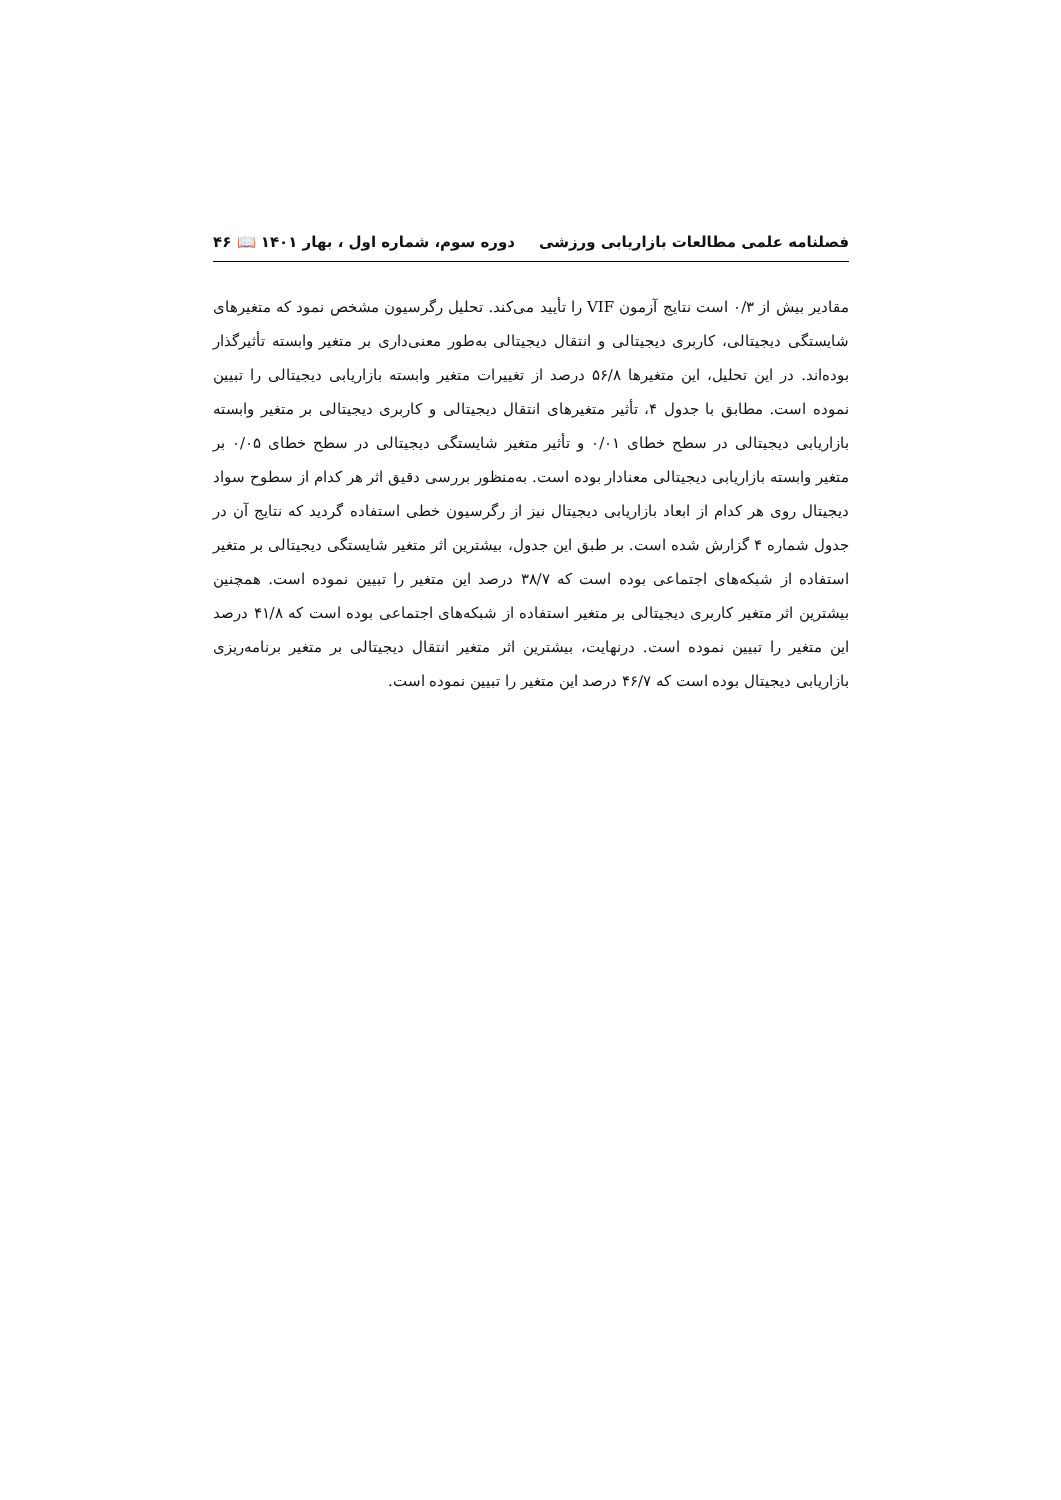فصلنامه علمی مطالعات بازاریابی ورزشی دوره سوم، شماره اول ، بهار ۱۴۰۱ 📖 ۴۶
مقادیر بیش از ۰/۳ است نتایج آزمون VIF را تأیید می‌کند. تحلیل رگرسیون مشخص نمود که متغیرهای شایستگی دیجیتالی، کاربری دیجیتالی و انتقال دیجیتالی به‌طور معنی‌داری بر متغیر وابسته تأثیرگذار بوده‌اند. در این تحلیل، این متغیرها ۵۶/۸ درصد از تغییرات متغیر وابسته بازاریابی دیجیتالی را تبیین نموده است. مطابق با جدول ۴، تأثیر متغیرهای انتقال دیجیتالی و کاربری دیجیتالی بر متغیر وابسته بازاریابی دیجیتالی در سطح خطای ۰/۰۱ و تأثیر متغیر شایستگی دیجیتالی در سطح خطای ۰/۰۵ بر متغیر وابسته بازاریابی دیجیتالی معنادار بوده است. به‌منظور بررسی دقیق اثر هر کدام از سطوح سواد دیجیتال روی هر کدام از ابعاد بازاریابی دیجیتال نیز از رگرسیون خطی استفاده گردید که نتایج آن در جدول شماره ۴ گزارش شده است. بر طبق این جدول، بیشترین اثر متغیر شایستگی دیجیتالی بر متغیر استفاده از شبکه‌های اجتماعی بوده است که ۳۸/۷ درصد این متغیر را تبیین نموده است. همچنین بیشترین اثر متغیر کاربری دیجیتالی بر متغیر استفاده از شبکه‌های اجتماعی بوده است که ۴۱/۸ درصد این متغیر را تبیین نموده است. درنهایت، بیشترین اثر متغیر انتقال دیجیتالی بر متغیر برنامه‌ریزی بازاریابی دیجیتال بوده است که ۴۶/۷ درصد این متغیر را تبیین نموده است.